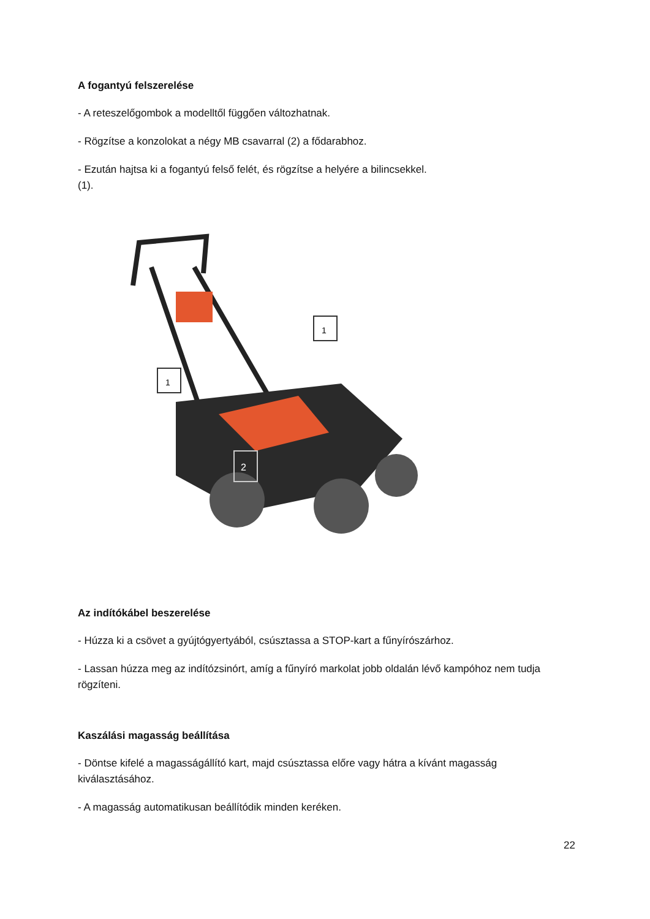A fogantyú felszerelése
- A reteszelőgombok a modelltől függően változhatnak.
- Rögzítse a konzolokat a négy MB csavarral (2) a fődarabhoz.
- Ezután hajtsa ki a fogantyú felső felét, és rögzítse a helyére a bilincsekkel.
(1).
1
1
2
Az indítókábel beszerelése
- Húzza ki a csövet a gyújtógyertyából, csúsztassa a STOP-kart a fűnyírószárhoz.
- Lassan húzza meg az indítózsinórt, amíg a fűnyíró markolat jobb oldalán lévő kampóhoz nem tudja rögzíteni.
Kaszálási magasság beállítása
- Döntse kifelé a magasságállító kart, majd csúsztassa előre vagy hátra a kívánt magasság kiválasztásához.
- A magasság automatikusan beállítódik minden keréken.
22